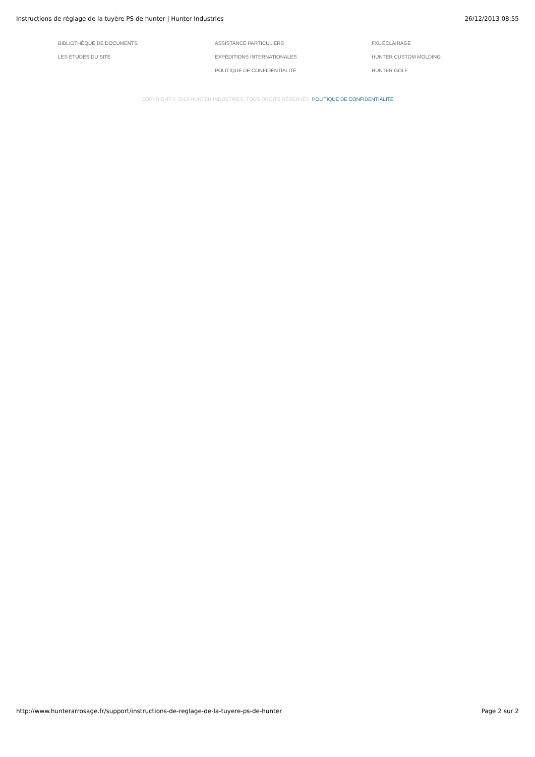Instructions de réglage de la tuyère PS de hunter | Hunter Industries
26/12/2013 08:55
BIBLIOTHÈQUE DE DOCUMENTS
ASSISTANCE PARTICULIERS
FXL ÉCLAIRAGE
LES ÉTUDES DU SITE
EXPÉDITIONS INTERNATIONALES
HUNTER CUSTOM MOLDING
POLITIQUE DE CONFIDENTIALITÉ
HUNTER GOLF
COPYRIGHT © 2013 HUNTER INDUSTRIES. TOUS DROITS RÉSERVÉS. POLITIQUE DE CONFIDENTIALITÉ
http://www.hunterarrosage.fr/support/instructions-de-reglage-de-la-tuyere-ps-de-hunter
Page 2 sur 2